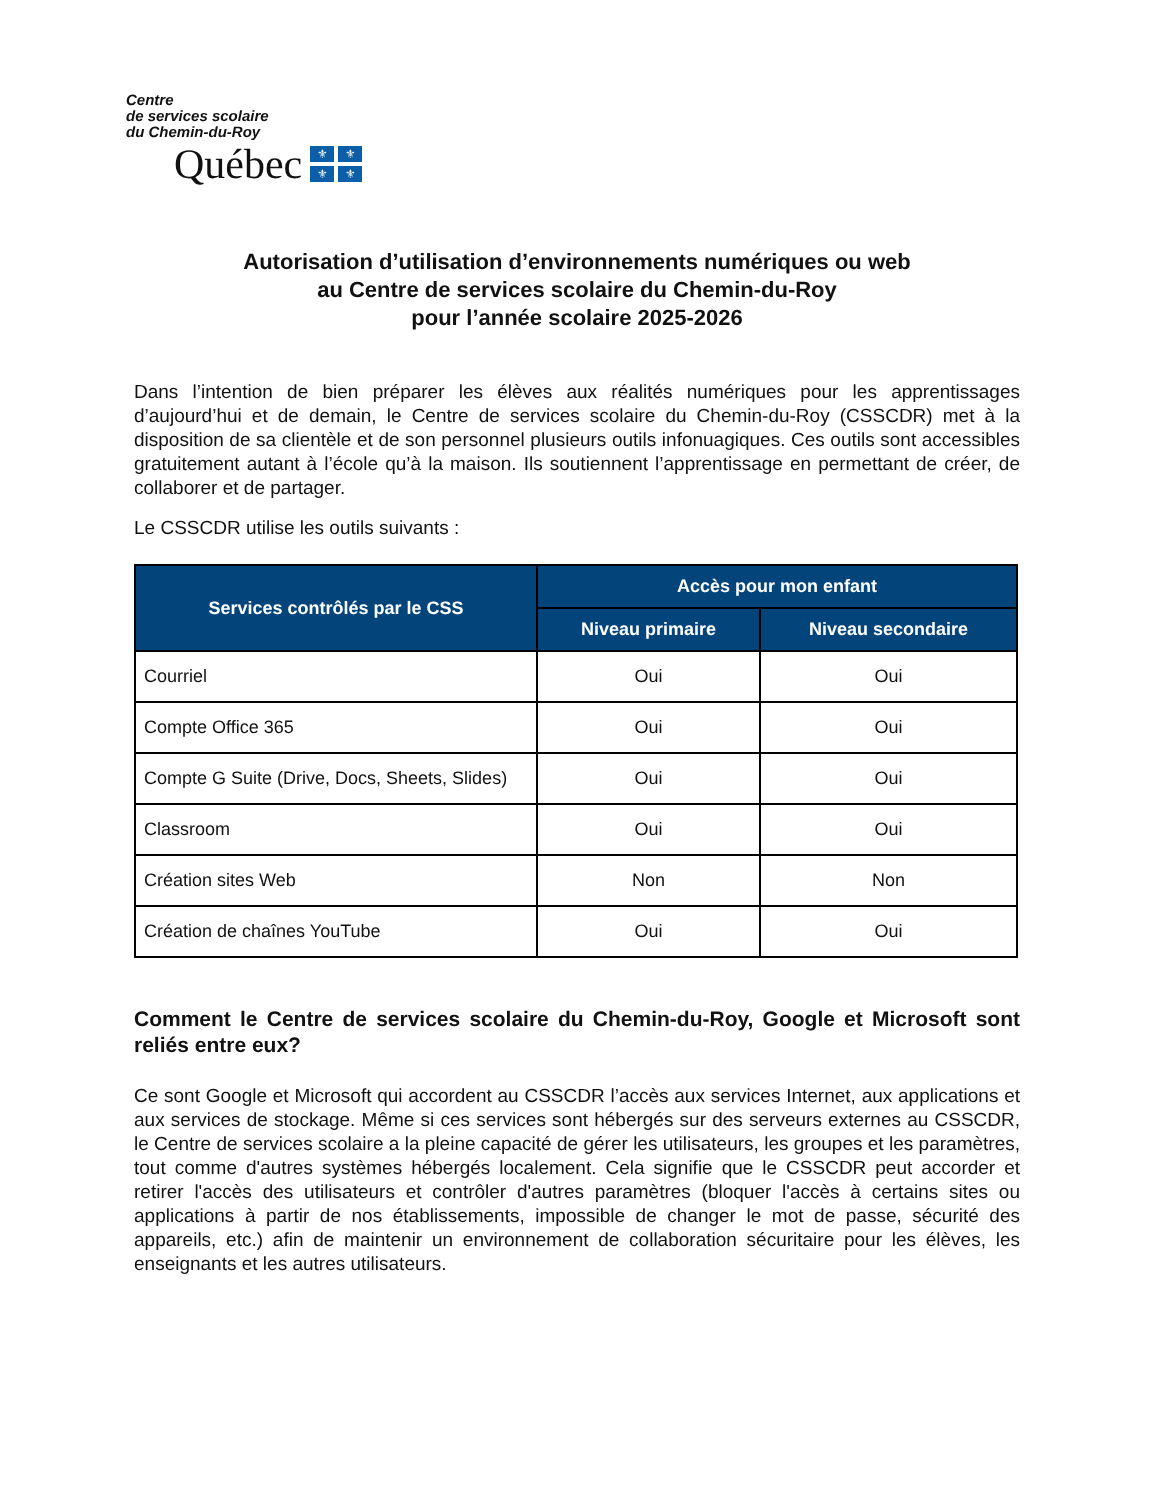Centre
de services scolaire
du Chemin-du-Roy
Québec ⚜ ⚜ ⚜ ⚜
Autorisation d’utilisation d’environnements numériques ou web
au Centre de services scolaire du Chemin-du-Roy
pour l’année scolaire 2025-2026
Dans l’intention de bien préparer les élèves aux réalités numériques pour les apprentissages d’aujourd’hui et de demain, le Centre de services scolaire du Chemin-du-Roy (CSSCDR) met à la disposition de sa clientèle et de son personnel plusieurs outils infonuagiques. Ces outils sont accessibles gratuitement autant à l’école qu’à la maison. Ils soutiennent l’apprentissage en permettant de créer, de collaborer et de partager.
Le CSSCDR utilise les outils suivants :
| Services contrôlés par le CSS | Accès pour mon enfant | |
| --- | --- | --- |
| | Niveau primaire | Niveau secondaire |
| Courriel | Oui | Oui |
| Compte Office 365 | Oui | Oui |
| Compte G Suite (Drive, Docs, Sheets, Slides) | Oui | Oui |
| Classroom | Oui | Oui |
| Création sites Web | Non | Non |
| Création de chaînes YouTube | Oui | Oui |
Comment le Centre de services scolaire du Chemin-du-Roy, Google et Microsoft sont reliés entre eux?
Ce sont Google et Microsoft qui accordent au CSSCDR l’accès aux services Internet, aux applications et aux services de stockage. Même si ces services sont hébergés sur des serveurs externes au CSSCDR, le Centre de services scolaire a la pleine capacité de gérer les utilisateurs, les groupes et les paramètres, tout comme d'autres systèmes hébergés localement. Cela signifie que le CSSCDR peut accorder et retirer l'accès des utilisateurs et contrôler d'autres paramètres (bloquer l'accès à certains sites ou applications à partir de nos établissements, impossible de changer le mot de passe, sécurité des appareils, etc.) afin de maintenir un environnement de collaboration sécuritaire pour les élèves, les enseignants et les autres utilisateurs.